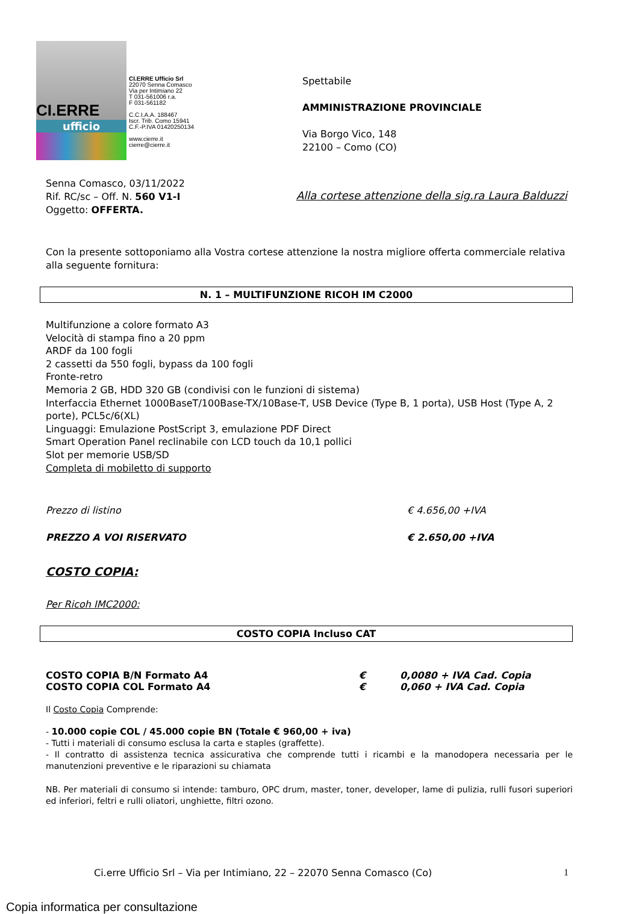CI.ERRE
ufficio
CI.ERRE Ufficio Srl
22070 Senna Comasco
Via per Intimiano 22
T 031-561006 r.a.
F 031-561182
C.C.I.A.A. 188467
Iscr. Trib. Como 15941
C.F.-P.IVA 01420250134
www.cierre.it
cierre@cierre.it
Spettabile
AMMINISTRAZIONE PROVINCIALE
Via Borgo Vico, 148
22100 – Como (CO)
Senna Comasco, 03/11/2022
Rif. RC/sc – Off. N. 560 V1-I
Oggetto: OFFERTA.
Alla cortese attenzione della sig.ra Laura Balduzzi
Con la presente sottoponiamo alla Vostra cortese attenzione la nostra migliore offerta commerciale relativa alla seguente fornitura:
N. 1 – MULTIFUNZIONE RICOH IM C2000
Multifunzione a colore formato A3
Velocità di stampa fino a 20 ppm
ARDF da 100 fogli
2 cassetti da 550 fogli, bypass da 100 fogli
Fronte-retro
Memoria 2 GB, HDD 320 GB (condivisi con le funzioni di sistema)
Interfaccia Ethernet 1000BaseT/100Base-TX/10Base-T, USB Device (Type B, 1 porta), USB Host (Type A, 2 porte), PCL5c/6(XL)
Linguaggi: Emulazione PostScript 3, emulazione PDF Direct
Smart Operation Panel reclinabile con LCD touch da 10,1 pollici
Slot per memorie USB/SD
Completa di mobiletto di supporto
Prezzo di listino € 4.656,00 +IVA
PREZZO A VOI RISERVATO € 2.650,00 +IVA
COSTO COPIA:
Per Ricoh IMC2000:
COSTO COPIA Incluso CAT
COSTO COPIA B/N Formato A4 € 0,0080 + IVA Cad. Copia
COSTO COPIA COL Formato A4 € 0,060 + IVA Cad. Copia
Il Costo Copia Comprende:
- 10.000 copie COL / 45.000 copie BN (Totale € 960,00 + iva)
- Tutti i materiali di consumo esclusa la carta e staples (graffette).
- Il contratto di assistenza tecnica assicurativa che comprende tutti i ricambi e la manodopera necessaria per le manutenzioni preventive e le riparazioni su chiamata
NB. Per materiali di consumo si intende: tamburo, OPC drum, master, toner, developer, lame di pulizia, rulli fusori superiori ed inferiori, feltri e rulli oliatori, unghiette, filtri ozono.
Ci.erre Ufficio Srl – Via per Intimiano, 22 – 22070 Senna Comasco (Co) 1
Copia informatica per consultazione